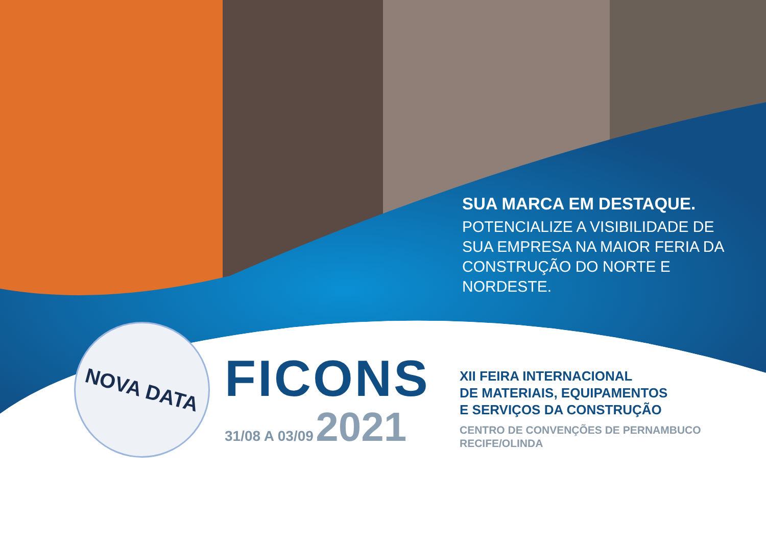SUA MARCA EM DESTAQUE.
POTENCIALIZE A VISIBILIDADE DE SUA EMPRESA NA MAIOR FERIA DA CONSTRUÇÃO DO NORTE E NORDESTE.
NOVA DATA
FICONS
31/08 A 03/09 2021
XII FEIRA INTERNACIONAL
DE MATERIAIS, EQUIPAMENTOS
E SERVIÇOS DA CONSTRUÇÃO
CENTRO DE CONVENÇÕES DE PERNAMBUCO
RECIFE/OLINDA